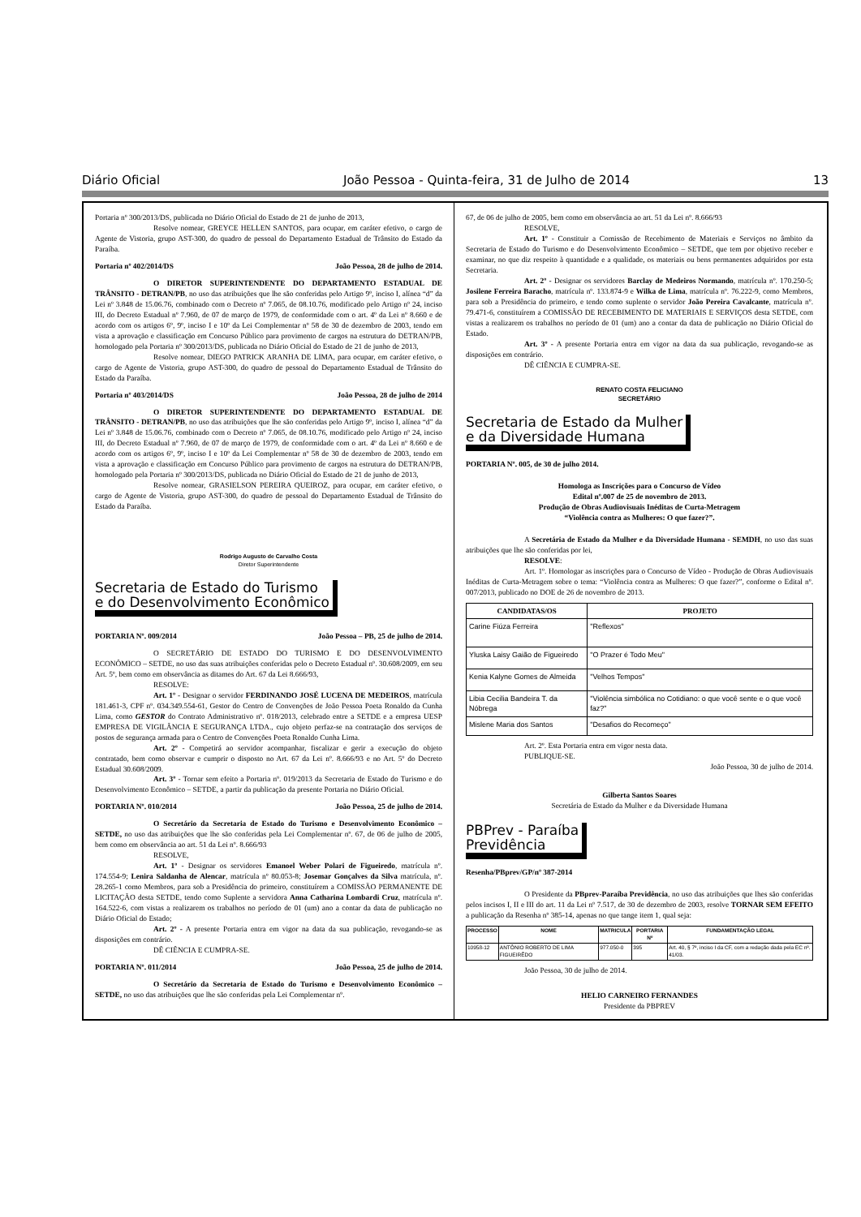Diário Oficial João Pessoa - Quinta-feira, 31 de Julho de 2014 13
Portaria nº 300/2013/DS, publicada no Diário Oficial do Estado de 21 de junho de 2013,
Resolve nomear, GREYCE HELLEN SANTOS, para ocupar, em caráter efetivo, o cargo de Agente de Vistoria, grupo AST-300, do quadro de pessoal do Departamento Estadual de Trânsito do Estado da Paraíba.
Portaria nº 402/2014/DS João Pessoa, 28 de julho de 2014.
O DIRETOR SUPERINTENDENTE DO DEPARTAMENTO ESTADUAL DE TRÂNSITO - DETRAN/PB, no uso das atribuições que lhe são conferidas pelo Artigo 9º, inciso I, alínea “d” da Lei nº 3.848 de 15.06.76, combinado com o Decreto nº 7.065, de 08.10.76, modificado pelo Artigo nº 24, inciso III, do Decreto Estadual nº 7.960, de 07 de março de 1979, de conformidade com o art. 4º da Lei nº 8.660 e de acordo com os artigos 6º, 9º, inciso I e 10º da Lei Complementar nº 58 de 30 de dezembro de 2003, tendo em vista a aprovação e classificação em Concurso Público para provimento de cargos na estrutura do DETRAN/PB, homologado pela Portaria nº 300/2013/DS, publicada no Diário Oficial do Estado de 21 de junho de 2013,
Resolve nomear, DIEGO PATRICK ARANHA DE LIMA, para ocupar, em caráter efetivo, o cargo de Agente de Vistoria, grupo AST-300, do quadro de pessoal do Departamento Estadual de Trânsito do Estado da Paraíba.
Portaria nº 403/2014/DS João Pessoa, 28 de julho de 2014
O DIRETOR SUPERINTENDENTE DO DEPARTAMENTO ESTADUAL DE TRÂNSITO - DETRAN/PB, no uso das atribuições que lhe são conferidas pelo Artigo 9º, inciso I, alínea “d” da Lei nº 3.848 de 15.06.76, combinado com o Decreto nº 7.065, de 08.10.76, modificado pelo Artigo nº 24, inciso III, do Decreto Estadual nº 7.960, de 07 de março de 1979, de conformidade com o art. 4º da Lei nº 8.660 e de acordo com os artigos 6º, 9º, inciso I e 10º da Lei Complementar nº 58 de 30 de dezembro de 2003, tendo em vista a aprovação e classificação em Concurso Público para provimento de cargos na estrutura do DETRAN/PB, homologado pela Portaria nº 300/2013/DS, publicada no Diário Oficial do Estado de 21 de junho de 2013,
Resolve nomear, GRASIELSON PEREIRA QUEIROZ, para ocupar, em caráter efetivo, o cargo de Agente de Vistoria, grupo AST-300, do quadro de pessoal do Departamento Estadual de Trânsito do Estado da Paraíba.
Rodrigo Augusto de Carvalho Costa
Diretor Superintendente
Secretaria de Estado do Turismo
e do Desenvolvimento Econômico
PORTARIA Nº. 009/2014 João Pessoa – PB, 25 de julho de 2014.
O SECRETÁRIO DE ESTADO DO TURISMO E DO DESENVOLVIMENTO ECONÔMICO – SETDE, no uso das suas atribuições conferidas pelo o Decreto Estadual nº. 30.608/2009, em seu Art. 5º, bem como em observância as ditames do Art. 67 da Lei 8.666/93,
RESOLVE:
Art. 1º - Designar o servidor FERDINANDO JOSÉ LUCENA DE MEDEIROS, matrícula 181.461-3, CPF nº. 034.349.554-61, Gestor do Centro de Convenções de João Pessoa Poeta Ronaldo da Cunha Lima, como GESTOR do Contrato Administrativo nº. 018/2013, celebrado entre a SETDE e a empresa UESP EMPRESA DE VIGILÂNCIA E SEGURANÇA LTDA., cujo objeto perfaz-se na contratação dos serviços de postos de segurança armada para o Centro de Convenções Poeta Ronaldo Cunha Lima.
Art. 2º - Competirá ao servidor acompanhar, fiscalizar e gerir a execução do objeto contratado, bem como observar e cumprir o disposto no Art. 67 da Lei nº. 8.666/93 e no Art. 5º do Decreto Estadual 30.608/2009.
Art. 3º - Tornar sem efeito a Portaria nº. 019/2013 da Secretaria de Estado do Turismo e do Desenvolvimento Econômico – SETDE, a partir da publicação da presente Portaria no Diário Oficial.
PORTARIA Nº. 010/2014 João Pessoa, 25 de julho de 2014.
O Secretário da Secretaria de Estado do Turismo e Desenvolvimento Econômico – SETDE, no uso das atribuições que lhe são conferidas pela Lei Complementar nº. 67, de 06 de julho de 2005, bem como em observância ao art. 51 da Lei nº. 8.666/93
RESOLVE,
Art. 1º - Designar os servidores Emanoel Weber Polari de Figueiredo, matrícula nº. 174.554-9; Lenira Saldanha de Alencar, matrícula nº 80.053-8; Josemar Gonçalves da Silva matrícula, nº. 28.265-1 como Membros, para sob a Presidência do primeiro, constituírem a COMISSÃO PERMANENTE DE LICITAÇÃO desta SETDE, tendo como Suplente a servidora Anna Catharina Lombardi Cruz, matrícula nº. 164.522-6, com vistas a realizarem os trabalhos no período de 01 (um) ano a contar da data de publicação no Diário Oficial do Estado;
Art. 2º - A presente Portaria entra em vigor na data da sua publicação, revogando-se as disposições em contrário.
DÊ CIÊNCIA E CUMPRA-SE.
PORTARIA Nº. 011/2014 João Pessoa, 25 de julho de 2014.
O Secretário da Secretaria de Estado do Turismo e Desenvolvimento Econômico – SETDE, no uso das atribuições que lhe são conferidas pela Lei Complementar nº.
67, de 06 de julho de 2005, bem como em observância ao art. 51 da Lei nº. 8.666/93
RESOLVE,
Art. 1º - Constituir a Comissão de Recebimento de Materiais e Serviços no âmbito da Secretaria de Estado do Turismo e do Desenvolvimento Econômico – SETDE, que tem por objetivo receber e examinar, no que diz respeito à quantidade e a qualidade, os materiais ou bens permanentes adquiridos por esta Secretaria.
Art. 2º - Designar os servidores Barclay de Medeiros Normando, matrícula nº. 170.250-5; Josilene Ferreira Baracho, matrícula nº. 133.874-9 e Wilka de Lima, matrícula nº. 76.222-9, como Membros, para sob a Presidência do primeiro, e tendo como suplente o servidor João Pereira Cavalcante, matrícula nº. 79.471-6, constituírem a COMISSÃO DE RECEBIMENTO DE MATERIAIS E SERVIÇOS desta SETDE, com vistas a realizarem os trabalhos no período de 01 (um) ano a contar da data de publicação no Diário Oficial do Estado.
Art. 3º - A presente Portaria entra em vigor na data da sua publicação, revogando-se as disposições em contrário.
DÊ CIÊNCIA E CUMPRA-SE.
RENATO COSTA FELICIANO
SECRETÁRIO
Secretaria de Estado da Mulher
e da Diversidade Humana
PORTARIA Nº. 005, de 30 de julho 2014.
Homologa as Inscrições para o Concurso de Vídeo
Edital nº.007 de 25 de novembro de 2013.
Produção de Obras Audiovisuais Inéditas de Curta-Metragem
“Violência contra as Mulheres: O que fazer?”.
A Secretária de Estado da Mulher e da Diversidade Humana - SEMDH, no uso das suas atribuições que lhe são conferidas por lei,
RESOLVE:
Art. 1º. Homologar as inscrições para o Concurso de Vídeo - Produção de Obras Audiovisuais Inéditas de Curta-Metragem sobre o tema: “Violência contra as Mulheres: O que fazer?”, conforme o Edital nº. 007/2013, publicado no DOE de 26 de novembro de 2013.
| CANDIDATAS/OS | PROJETO |
| --- | --- |
| Carine Fiúza Ferreira | "Reflexos" |
| Yluska Laisy Gaião de Figueiredo | "O Prazer é Todo Meu" |
| Kenia Kalyne Gomes de Almeida | "Velhos Tempos" |
| Libia Cecilia Bandeira T. da Nóbrega | "Violência simbólica no Cotidiano: o que você sente e o que você faz?" |
| Mislene Maria dos Santos | "Desafios do Recomeço" |
Art. 2º. Esta Portaria entra em vigor nesta data.
PUBLIQUE-SE.
João Pessoa, 30 de julho de 2014.
Gilberta Santos Soares
Secretária de Estado da Mulher e da Diversidade Humana
PBPrev - Paraíba
Previdência
Resenha/PBprev/GP/nº 387-2014
O Presidente da PBprev-Paraíba Previdência, no uso das atribuições que lhes são conferidas pelos incisos I, II e III do art. 11 da Lei nº 7.517, de 30 de dezembro de 2003, resolve TORNAR SEM EFEITO a publicação da Resenha nº 385-14, apenas no que tange item 1, qual seja:
| PROCESSO | NOME | MATRICULA | PORTARIA Nº | FUNDAMENTAÇÃO LEGAL |
| --- | --- | --- | --- | --- |
| 10958-12 | ANTÔNIO ROBERTO DE LIMA FIGUEIRÊDO | 977.050-0 | 395 | Art. 40, § 7º, inciso I da CF, com a redação dada pela EC nº. 41/03. |
João Pessoa, 30 de julho de 2014.
HELIO CARNEIRO FERNANDES
Presidente da PBPREV